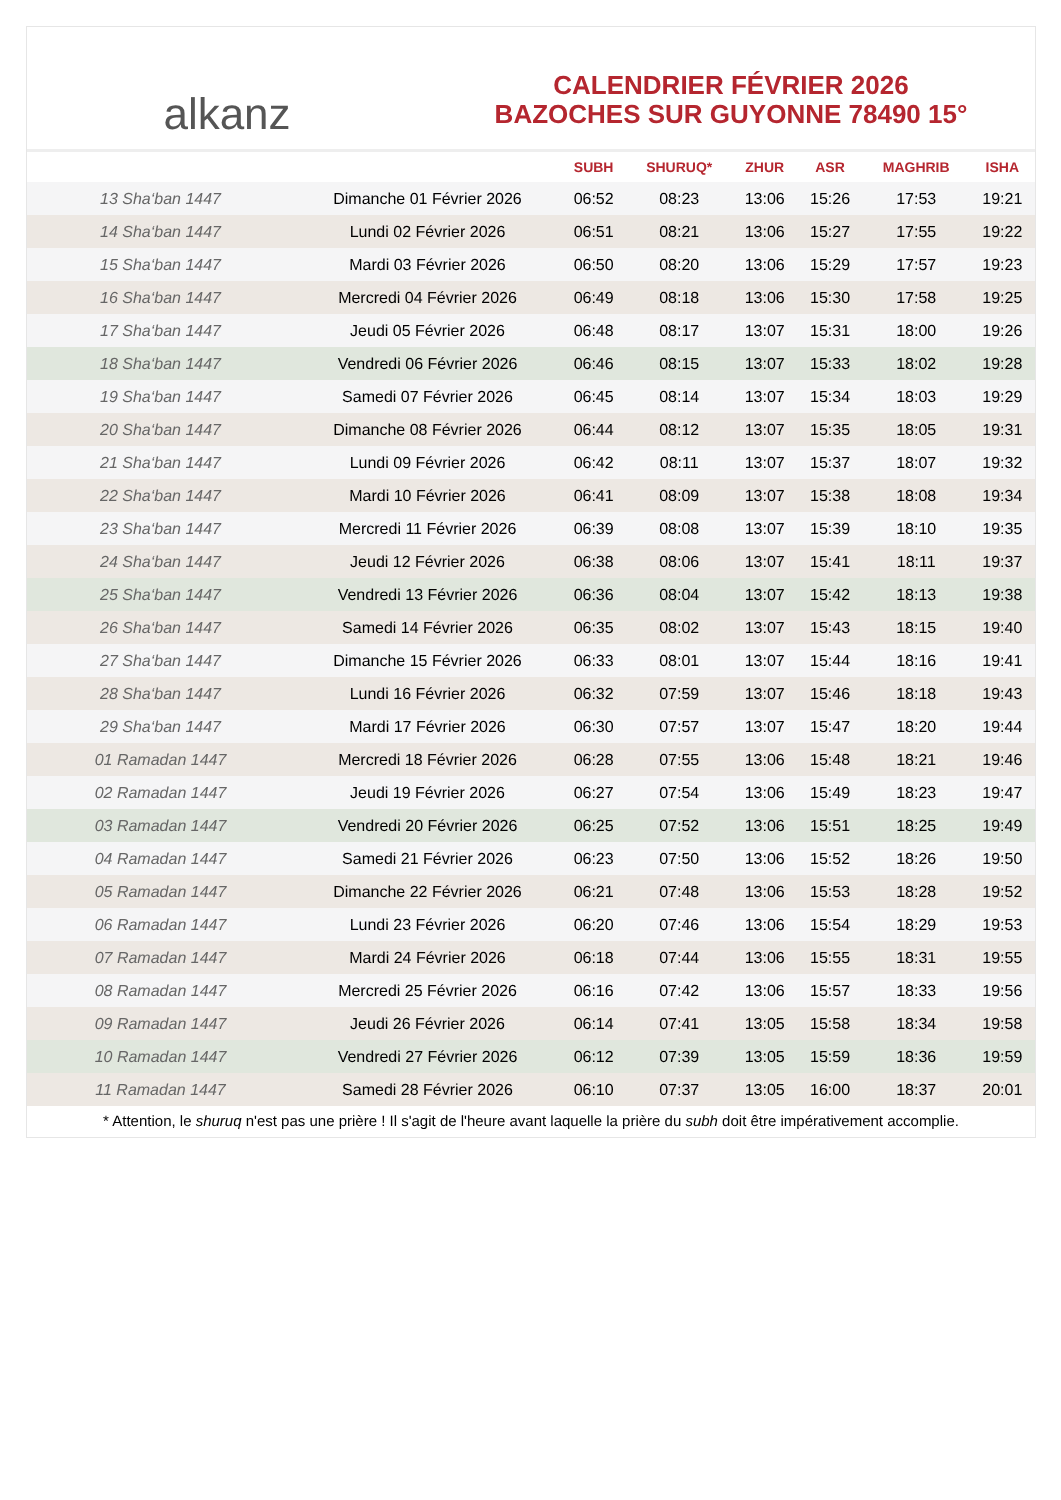alkanz
CALENDRIER FÉVRIER 2026
BAZOCHES SUR GUYONNE 78490 15°
| | | SUBH | SHURUQ* | ZHUR | ASR | MAGHRIB | ISHA |
| --- | --- | --- | --- | --- | --- | --- | --- |
| 13 Sha‘ban 1447 | Dimanche 01 Février 2026 | 06:52 | 08:23 | 13:06 | 15:26 | 17:53 | 19:21 |
| 14 Sha‘ban 1447 | Lundi 02 Février 2026 | 06:51 | 08:21 | 13:06 | 15:27 | 17:55 | 19:22 |
| 15 Sha‘ban 1447 | Mardi 03 Février 2026 | 06:50 | 08:20 | 13:06 | 15:29 | 17:57 | 19:23 |
| 16 Sha‘ban 1447 | Mercredi 04 Février 2026 | 06:49 | 08:18 | 13:06 | 15:30 | 17:58 | 19:25 |
| 17 Sha‘ban 1447 | Jeudi 05 Février 2026 | 06:48 | 08:17 | 13:07 | 15:31 | 18:00 | 19:26 |
| 18 Sha‘ban 1447 | Vendredi 06 Février 2026 | 06:46 | 08:15 | 13:07 | 15:33 | 18:02 | 19:28 |
| 19 Sha‘ban 1447 | Samedi 07 Février 2026 | 06:45 | 08:14 | 13:07 | 15:34 | 18:03 | 19:29 |
| 20 Sha‘ban 1447 | Dimanche 08 Février 2026 | 06:44 | 08:12 | 13:07 | 15:35 | 18:05 | 19:31 |
| 21 Sha‘ban 1447 | Lundi 09 Février 2026 | 06:42 | 08:11 | 13:07 | 15:37 | 18:07 | 19:32 |
| 22 Sha‘ban 1447 | Mardi 10 Février 2026 | 06:41 | 08:09 | 13:07 | 15:38 | 18:08 | 19:34 |
| 23 Sha‘ban 1447 | Mercredi 11 Février 2026 | 06:39 | 08:08 | 13:07 | 15:39 | 18:10 | 19:35 |
| 24 Sha‘ban 1447 | Jeudi 12 Février 2026 | 06:38 | 08:06 | 13:07 | 15:41 | 18:11 | 19:37 |
| 25 Sha‘ban 1447 | Vendredi 13 Février 2026 | 06:36 | 08:04 | 13:07 | 15:42 | 18:13 | 19:38 |
| 26 Sha‘ban 1447 | Samedi 14 Février 2026 | 06:35 | 08:02 | 13:07 | 15:43 | 18:15 | 19:40 |
| 27 Sha‘ban 1447 | Dimanche 15 Février 2026 | 06:33 | 08:01 | 13:07 | 15:44 | 18:16 | 19:41 |
| 28 Sha‘ban 1447 | Lundi 16 Février 2026 | 06:32 | 07:59 | 13:07 | 15:46 | 18:18 | 19:43 |
| 29 Sha‘ban 1447 | Mardi 17 Février 2026 | 06:30 | 07:57 | 13:07 | 15:47 | 18:20 | 19:44 |
| 01 Ramadan 1447 | Mercredi 18 Février 2026 | 06:28 | 07:55 | 13:06 | 15:48 | 18:21 | 19:46 |
| 02 Ramadan 1447 | Jeudi 19 Février 2026 | 06:27 | 07:54 | 13:06 | 15:49 | 18:23 | 19:47 |
| 03 Ramadan 1447 | Vendredi 20 Février 2026 | 06:25 | 07:52 | 13:06 | 15:51 | 18:25 | 19:49 |
| 04 Ramadan 1447 | Samedi 21 Février 2026 | 06:23 | 07:50 | 13:06 | 15:52 | 18:26 | 19:50 |
| 05 Ramadan 1447 | Dimanche 22 Février 2026 | 06:21 | 07:48 | 13:06 | 15:53 | 18:28 | 19:52 |
| 06 Ramadan 1447 | Lundi 23 Février 2026 | 06:20 | 07:46 | 13:06 | 15:54 | 18:29 | 19:53 |
| 07 Ramadan 1447 | Mardi 24 Février 2026 | 06:18 | 07:44 | 13:06 | 15:55 | 18:31 | 19:55 |
| 08 Ramadan 1447 | Mercredi 25 Février 2026 | 06:16 | 07:42 | 13:06 | 15:57 | 18:33 | 19:56 |
| 09 Ramadan 1447 | Jeudi 26 Février 2026 | 06:14 | 07:41 | 13:05 | 15:58 | 18:34 | 19:58 |
| 10 Ramadan 1447 | Vendredi 27 Février 2026 | 06:12 | 07:39 | 13:05 | 15:59 | 18:36 | 19:59 |
| 11 Ramadan 1447 | Samedi 28 Février 2026 | 06:10 | 07:37 | 13:05 | 16:00 | 18:37 | 20:01 |
* Attention, le shuruq n'est pas une prière ! Il s'agit de l'heure avant laquelle la prière du subh doit être impérativement accomplie.